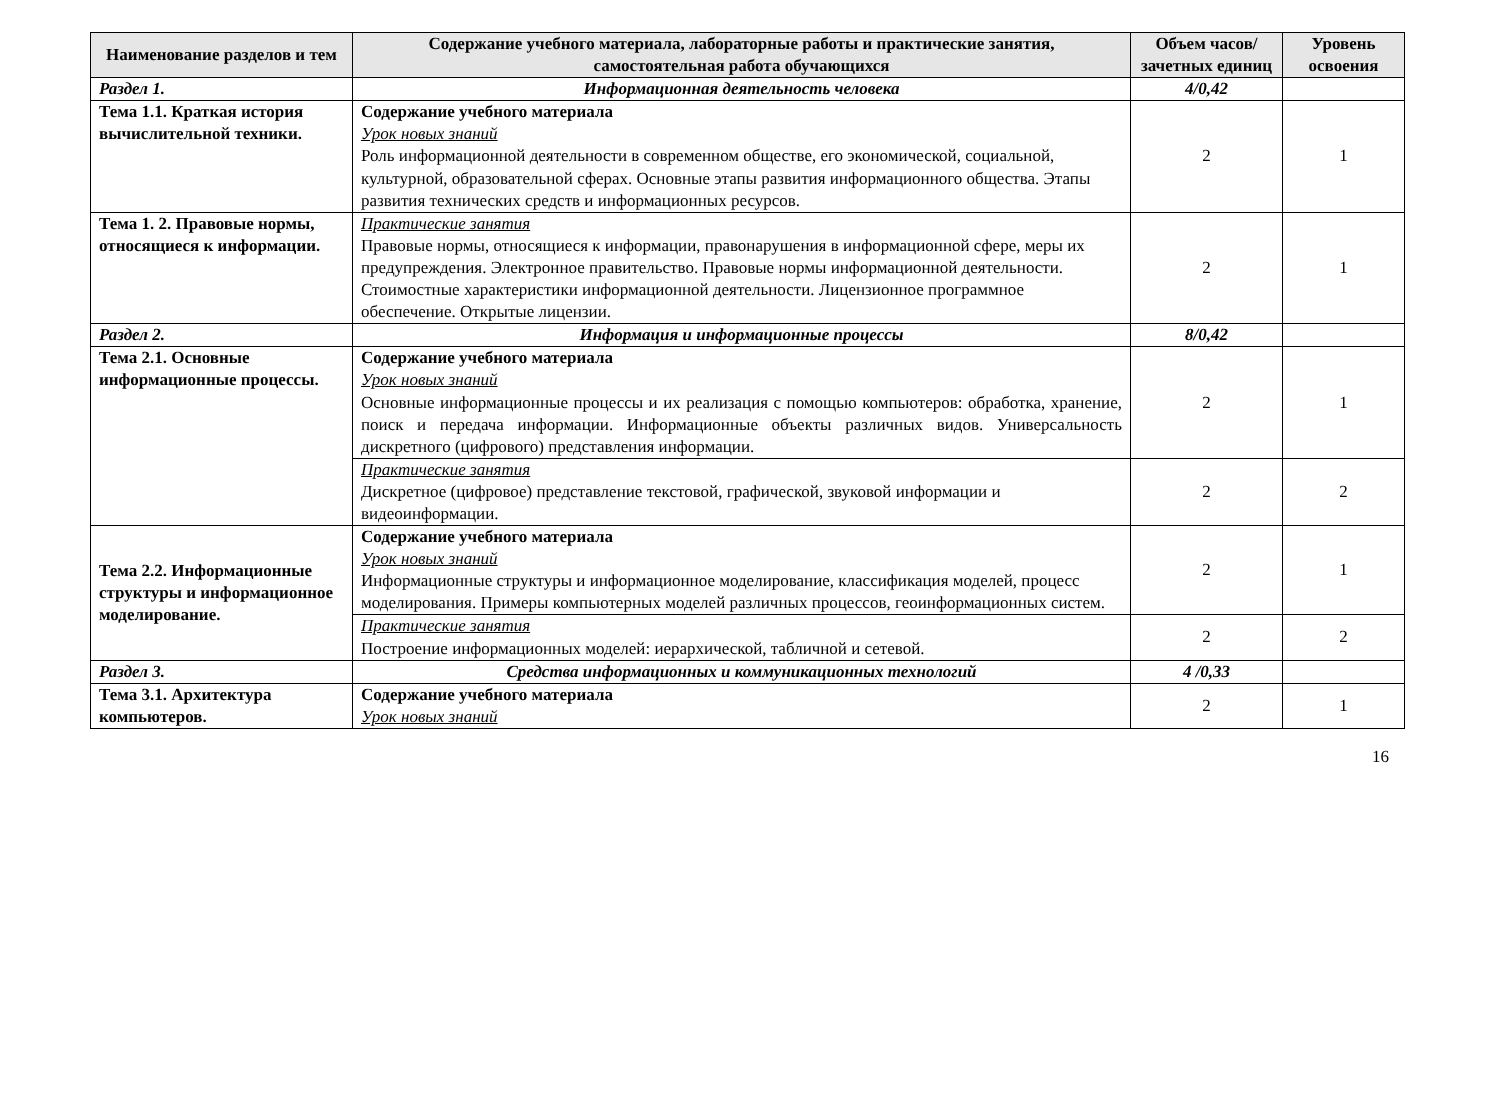| Наименование разделов и тем | Содержание учебного материала, лабораторные работы и практические занятия, самостоятельная работа обучающихся | Объем часов/ зачетных единиц | Уровень освоения |
| --- | --- | --- | --- |
| Раздел 1. | Информационная деятельность человека | 4/0,42 | |
| Тема 1.1. Краткая история вычислительной техники. | Содержание учебного материала Урок новых знаний Роль информационной деятельности в современном обществе, его экономической, социальной, культурной, образовательной сферах. Основные этапы развития информационного общества. Этапы развития технических средств и информационных ресурсов. | 2 | 1 |
| Тема 1. 2. Правовые нормы, относящиеся к информации. | Практические занятия Правовые нормы, относящиеся к информации, правонарушения в информационной сфере, меры их предупреждения. Электронное правительство. Правовые нормы информационной деятельности. Стоимостные характеристики информационной деятельности. Лицензионное программное обеспечение. Открытые лицензии. | 2 | 1 |
| Раздел 2. | Информация и информационные процессы | 8/0,42 | |
| Тема 2.1. Основные информационные процессы. | Содержание учебного материала Урок новых знаний Основные информационные процессы и их реализация с помощью компьютеров: обработка, хранение, поиск и передача информации. Информационные объекты различных видов. Универсальность дискретного (цифрового) представления информации. | 2 | 1 |
| | Практические занятия Дискретное (цифровое) представление текстовой, графической, звуковой информации и видеоинформации. | 2 | 2 |
| Тема 2.2. Информационные структуры и информационное моделирование. | Содержание учебного материала Урок новых знаний Информационные структуры и информационное моделирование, классификация моделей, процесс моделирования. Примеры компьютерных моделей различных процессов, геоинформационных систем. | 2 | 1 |
| | Практические занятия Построение информационных моделей: иерархической, табличной и сетевой. | 2 | 2 |
| Раздел 3. | Средства информационных и коммуникационных технологий | 4 /0,33 | |
| Тема 3.1. Архитектура компьютеров. | Содержание учебного материала Урок новых знаний | 2 | 1 |
16